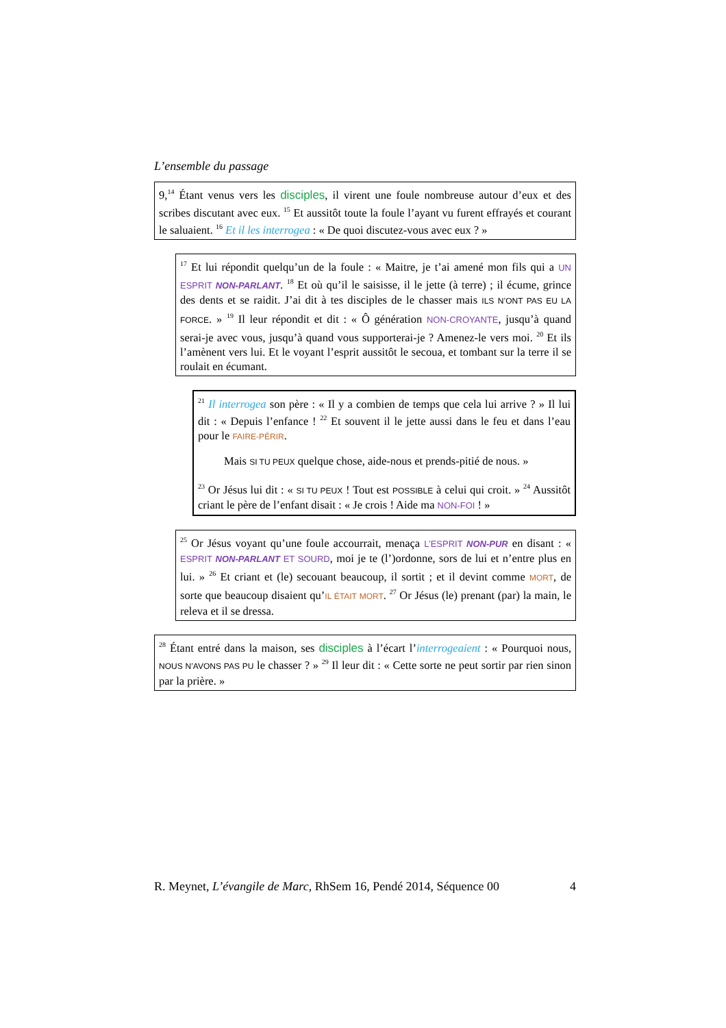L’ensemble du passage
9,<sup>14</sup> Étant venus vers les disciples, il virent une foule nombreuse autour d’eux et des scribes discutant avec eux. <sup>15</sup> Et aussitôt toute la foule l’ayant vu furent effrayés et courant le saluaient. <sup>16</sup> Et il les interrogea : « De quoi discutez-vous avec eux ? »
<sup>17</sup> Et lui répondit quelqu’un de la foule : « Maitre, je t’ai amené mon fils qui a UN ESPRIT NON-PARLANT. <sup>18</sup> Et où qu’il le saisisse, il le jette (à terre) ; il écume, grince des dents et se raidit. J’ai dit à tes disciples de le chasser mais ILS N’ONT PAS EU LA FORCE. » <sup>19</sup> Il leur répondit et dit : « Ô génération NON-CROYANTE, jusqu’à quand serai-je avec vous, jusqu’à quand vous supporterai-je ? Amenez-le vers moi. <sup>20</sup> Et ils l’amènent vers lui. Et le voyant l’esprit aussitôt le secoua, et tombant sur la terre il se roulait en écumant.
<sup>21</sup> Il interrogea son père : « Il y a combien de temps que cela lui arrive ? » Il lui dit : « Depuis l’enfance ! <sup>22</sup> Et souvent il le jette aussi dans le feu et dans l’eau pour le FAIRE-PÉRIR.
Mais SI TU PEUX quelque chose, aide-nous et prends-pitié de nous. »
<sup>23</sup> Or Jésus lui dit : « SI TU PEUX ! Tout est POSSIBLE à celui qui croit. » <sup>24</sup> Aussitôt criant le père de l’enfant disait : « Je crois ! Aide ma NON-FOI ! »
<sup>25</sup> Or Jésus voyant qu’une foule accourrait, menaça L’ESPRIT NON-PUR en disant : « ESPRIT NON-PARLANT ET SOURD, moi je te (l’)ordonne, sors de lui et n’entre plus en lui. » <sup>26</sup> Et criant et (le) secouant beaucoup, il sortit ; et il devint comme MORT, de sorte que beaucoup disaient qu’IL ÉTAIT MORT. <sup>27</sup> Or Jésus (le) prenant (par) la main, le releva et il se dressa.
<sup>28</sup> Étant entré dans la maison, ses disciples à l’écart l’interrogeaient : « Pourquoi nous, NOUS N’AVONS PAS PU le chasser ? » <sup>29</sup> Il leur dit : « Cette sorte ne peut sortir par rien sinon par la prière. »
R. Meynet, L’évangile de Marc, RhSem 16, Pendé 2014, Séquence 00 4